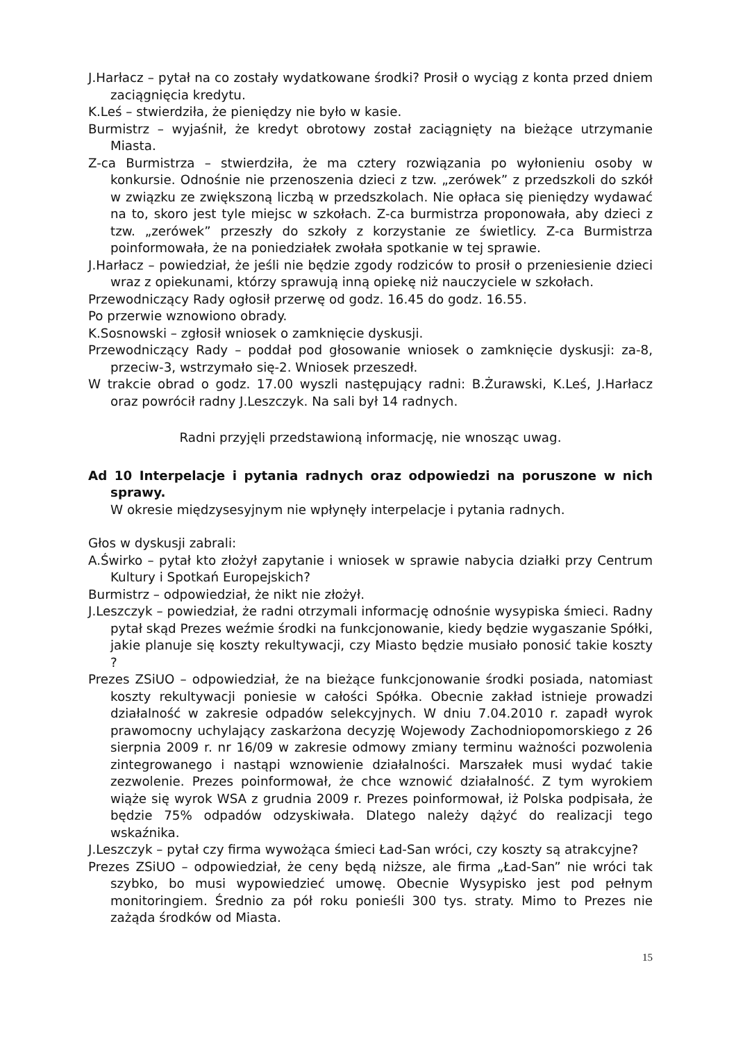J.Harłacz – pytał na co zostały wydatkowane środki? Prosił o wyciąg z konta przed dniem zaciągnięcia kredytu.
K.Leś – stwierdziła, że pieniędzy nie było w kasie.
Burmistrz – wyjaśnił, że kredyt obrotowy został zaciągnięty na bieżące utrzymanie Miasta.
Z-ca Burmistrza – stwierdziła, że ma cztery rozwiązania po wyłonieniu osoby w konkursie. Odnośnie nie przenoszenia dzieci z tzw. „zerówek” z przedszkoli do szkół w związku ze zwiększoną liczbą w przedszkolach. Nie opłaca się pieniędzy wydawać na to, skoro jest tyle miejsc w szkołach. Z-ca burmistrza proponowała, aby dzieci z tzw. „zerówek” przeszły do szkoły z korzystanie ze świetlicy. Z-ca Burmistrza poinformowała, że na poniedziałek zwołała spotkanie w tej sprawie.
J.Harłacz – powiedział, że jeśli nie będzie zgody rodziców to prosił o przeniesienie dzieci wraz z opiekunami, którzy sprawują inną opiekę niż nauczyciele w szkołach.
Przewodniczący Rady ogłosił przerwę od godz. 16.45 do godz. 16.55.
Po przerwie wznowiono obrady.
K.Sosnowski – zgłosił wniosek o zamknięcie dyskusji.
Przewodniczący Rady – poddał pod głosowanie wniosek o zamknięcie dyskusji: za-8, przeciw-3, wstrzymało się-2. Wniosek przeszedł.
W trakcie obrad o godz. 17.00 wyszli następujący radni: B.Żurawski, K.Leś, J.Harłacz oraz powrócił radny J.Leszczyk. Na sali był 14 radnych.
Radni przyjęli przedstawioną informację, nie wnosząc uwag.
Ad 10 Interpelacje i pytania radnych oraz odpowiedzi na poruszone w nich sprawy.
W okresie międzysesyjnym nie wpłynęły interpelacje i pytania radnych.
Głos w dyskusji zabrali:
A.Świrko – pytał kto złożył zapytanie i wniosek w sprawie nabycia działki przy Centrum Kultury i Spotkań Europejskich?
Burmistrz – odpowiedział, że nikt nie złożył.
J.Leszczyk – powiedział, że radni otrzymali informację odnośnie wysypiska śmieci. Radny pytał skąd Prezes weźmie środki na funkcjonowanie, kiedy będzie wygaszanie Spółki, jakie planuje się koszty rekultywacji, czy Miasto będzie musiało ponosić takie koszty ?
Prezes ZSiUO – odpowiedział, że na bieżące funkcjonowanie środki posiada, natomiast koszty rekultywacji poniesie w całości Spółka. Obecnie zakład istnieje prowadzi działalność w zakresie odpadów selekcyjnych. W dniu 7.04.2010 r. zapadł wyrok prawomocny uchylający zaskarżona decyzję Wojewody Zachodniopomorskiego z 26 sierpnia 2009 r. nr 16/09 w zakresie odmowy zmiany terminu ważności pozwolenia zintegrowanego i nastąpi wznowienie działalności. Marszałek musi wydać takie zezwolenie. Prezes poinformował, że chce wznowić działalność. Z tym wyrokiem wiąże się wyrok WSA z grudnia 2009 r. Prezes poinformował, iż Polska podpisała, że będzie 75% odpadów odzyskiwała. Dlatego należy dążyć do realizacji tego wskaźnika.
J.Leszczyk – pytał czy firma wywożąca śmieci Ład-San wróci, czy koszty są atrakcyjne?
Prezes ZSiUO – odpowiedział, że ceny będą niższe, ale firma „Ład-San” nie wróci tak szybko, bo musi wypowiedzieć umowę. Obecnie Wysypisko jest pod pełnym monitoringiem. Średnio za pół roku ponieśli 300 tys. straty. Mimo to Prezes nie zażąda środków od Miasta.
15